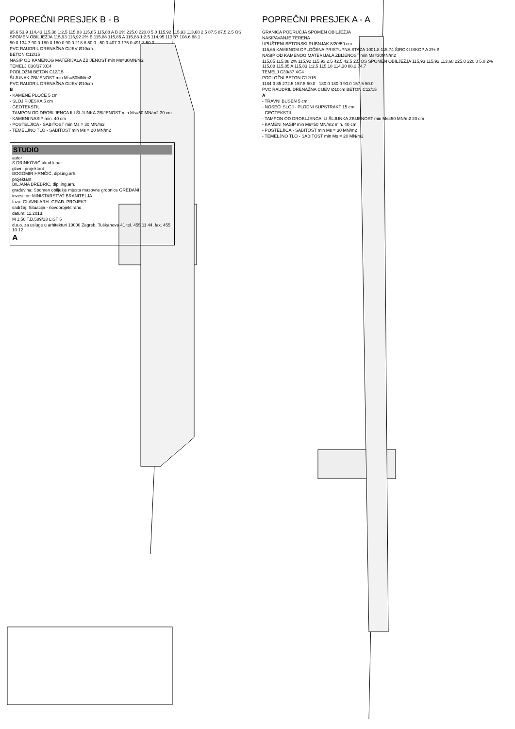POPREČNI PRESJEK B - B
95.6 53.9 114,43 115,38 1:2,5 115,83 115,85 115,88 A B 2% 225.0 220.0 5.0 115,92 115,93 113,68 2.5 87.5 87.5 2.5 OS SPOMEN OBILJEŽJA 115,93 115,92 2% B 115,88 115,85 A 115,83 1:2,5 114,95 113,87 108.6 88.1
50.0 134.7 90.0 180.0 180.0 90.0 218.8 50.0 50.0 407.3 175.0 491.3 50.0
PVC RAUDRIL DRENAŽNA CIJEV Ø10cm
BETON C12/15
NASIP OD KAMENOG MATERIJALA ZBIJENOST min Ms=30MN/m2
TEMELJ C30/37 XC4
PODLOŽNI BETON C12/15
ŠLJUNAK ZBIJENOST min Ms=50MN/m2
PVC RAUDRIL DRENAŽNA CIJEV Ø10cm
B
- KAMENE PLOČE 5 cm
- SLOJ PIJESKA 5 cm
- GEOTEKSTIL
- TAMPON OD DROBLJENCA ILI ŠLJUNKA ZBIJENOST min Ms=50 MN/m2 30 cm
- KAMENI NASIP min. 40 cm
- POSTELJICA - SABITOST min Ms = 30 MN/m2
- TEMELJNO TLO - SABITOST min Ms = 20 MN/m2
STUDIO
autor
S.DRINKOVIĆ,akad.kipar
glavni projektant
BOGOMIR HRNČIĆ, dipl.ing.arh.
projektant
BILJANA BREBRIĆ, dipl.ing.arh.
građevina: Spomen obilježje mjesta masovne grobnice GREĐANI
investitor: MINISTARSTVO BRANITELJA
faza: GLAVNI ARH.-GRAĐ. PROJEKT
sadržaj: Situacija - novoprojektirano
datum: 11.2013.
M 1:50 T.D.589/13 LIST 5
d.o.o. za usluge u arhitekturi 10000 Zagreb, Tuškanova 41 tel. 455 11 44, fax. 455 10 12
A
POPREČNI PRESJEK A - A
GRANICA PODRUČJA SPOMEN OBILJEŽJA
NASIPAVANJE TERENA
UPUŠTENI BETONSKI RUBNJAK 8/20/50 cm
115,65 KAMENOM OPLOČENA PRISTUPNA STAZA 1001.8 115,74 ŠIROKI ISKOP A 2% B
NASIP OD KAMENOG MATERIJALA ZBIJENOST min Ms=30MN/m2
115,85 115,88 2% 115,92 115,93 2.5 42.5 42.5 2.5 OS SPOMEN OBILJEŽJA 115,93 115,92 113,68 225.0 220.0 5.0 2% 115,88 115,85 A 115,83 1:2,5 115,18 114,30 88.2 74.7
TEMELJ C30/37 XC4
PODLOŽNI BETON C12/15
1184.3 85 272.5 157.5 50.0 180.0 180.0 90.0 157.5 50.0
PVC RAUDRIL DRENAŽNA CIJEV Ø10cm BETON C12/15
A
- TRAVNI BUSEN 5 cm
- NOSEĆI SLOJ - PLODNI SUPSTRAKT 15 cm
- GEOTEKSTIL
- TAMPON OD DROBLJENCA ILI ŠLJUNKA ZBIJENOST min Ms=50 MN/m2 20 cm
- KAMENI NASIP min Ms=50 MN/m2 min. 40 cm
- POSTELJICA - SABITOST min Ms = 30 MN/m2
- TEMELJNO TLO - SABITOST min Ms = 20 MN/m2